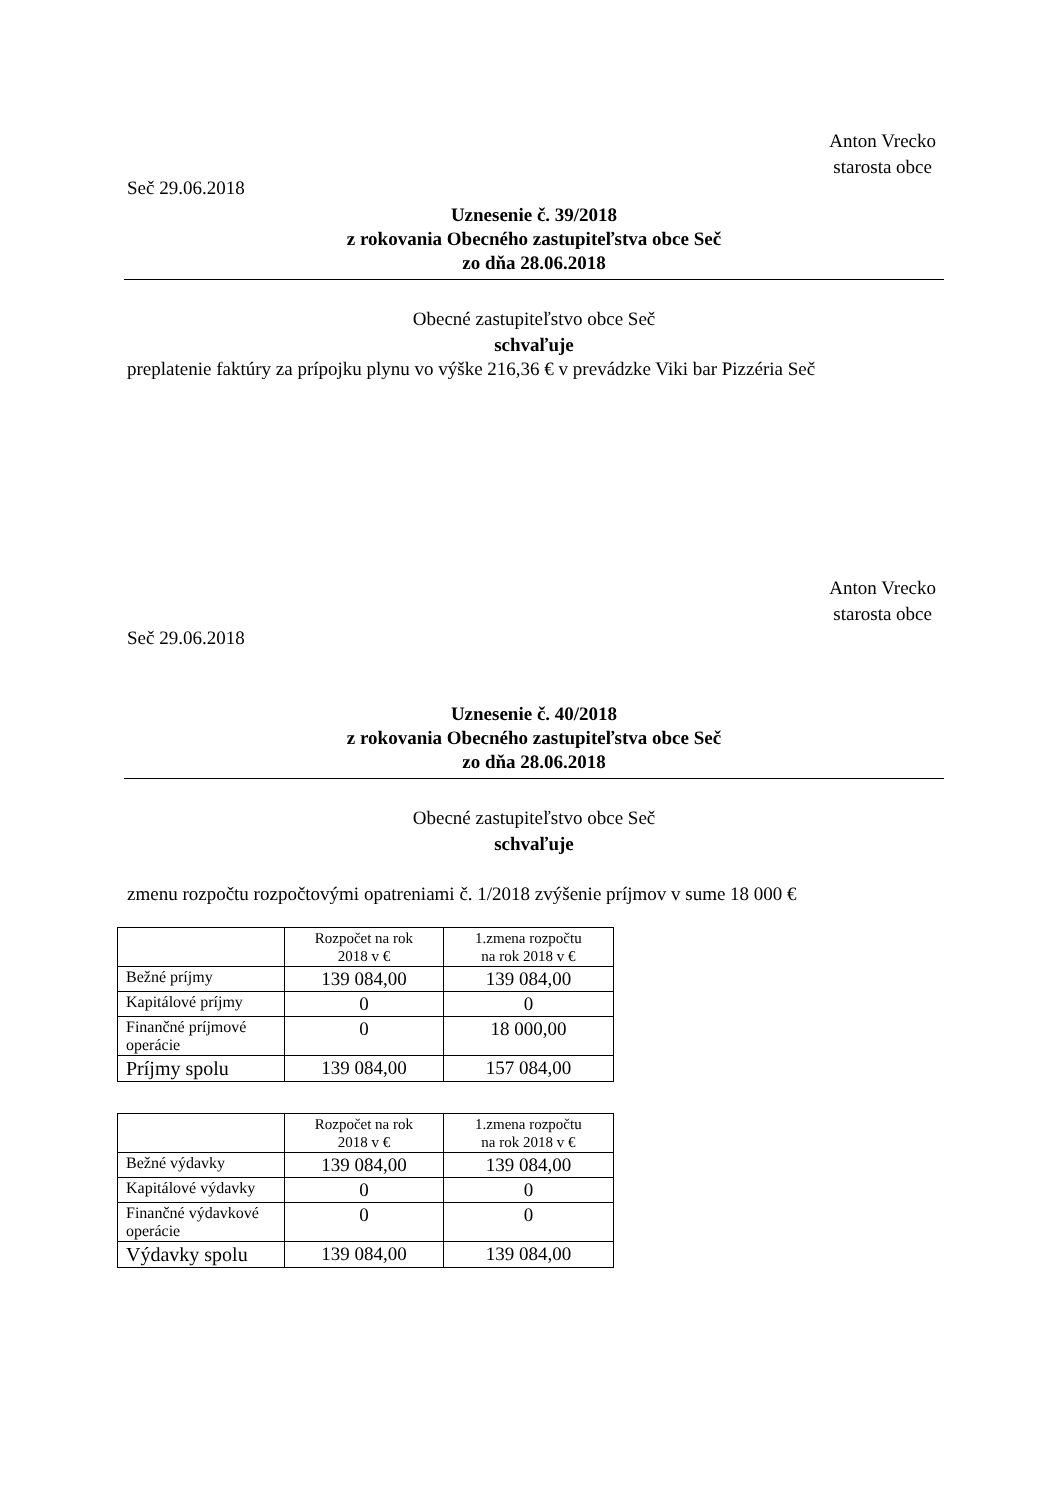Anton Vrecko
starosta obce
Seč 29.06.2018
Uznesenie č. 39/2018
z rokovania Obecného zastupiteľstva obce Seč
zo dňa 28.06.2018
Obecné zastupiteľstvo obce Seč
schvaľuje
preplatenie faktúry za prípojku plynu vo výške 216,36 € v prevádzke Viki bar Pizzéria Seč
Anton Vrecko
starosta obce
Seč 29.06.2018
Uznesenie č. 40/2018
z rokovania Obecného zastupiteľstva obce Seč
zo dňa 28.06.2018
Obecné zastupiteľstvo obce Seč
schvaľuje
zmenu rozpočtu rozpočtovými opatreniami č. 1/2018 zvýšenie príjmov v sume 18 000 €
| | Rozpočet na rok 2018 v € | 1.zmena rozpočtu na rok 2018 v € |
| Bežné príjmy | 139 084,00 | 139 084,00 |
| Kapitálové príjmy | 0 | 0 |
| Finančné príjmové operácie | 0 | 18 000,00 |
| Príjmy spolu | 139 084,00 | 157 084,00 |
| | Rozpočet na rok 2018 v € | 1.zmena rozpočtu na rok 2018 v € |
| Bežné výdavky | 139 084,00 | 139 084,00 |
| Kapitálové výdavky | 0 | 0 |
| Finančné výdavkové operácie | 0 | 0 |
| Výdavky spolu | 139 084,00 | 139 084,00 |